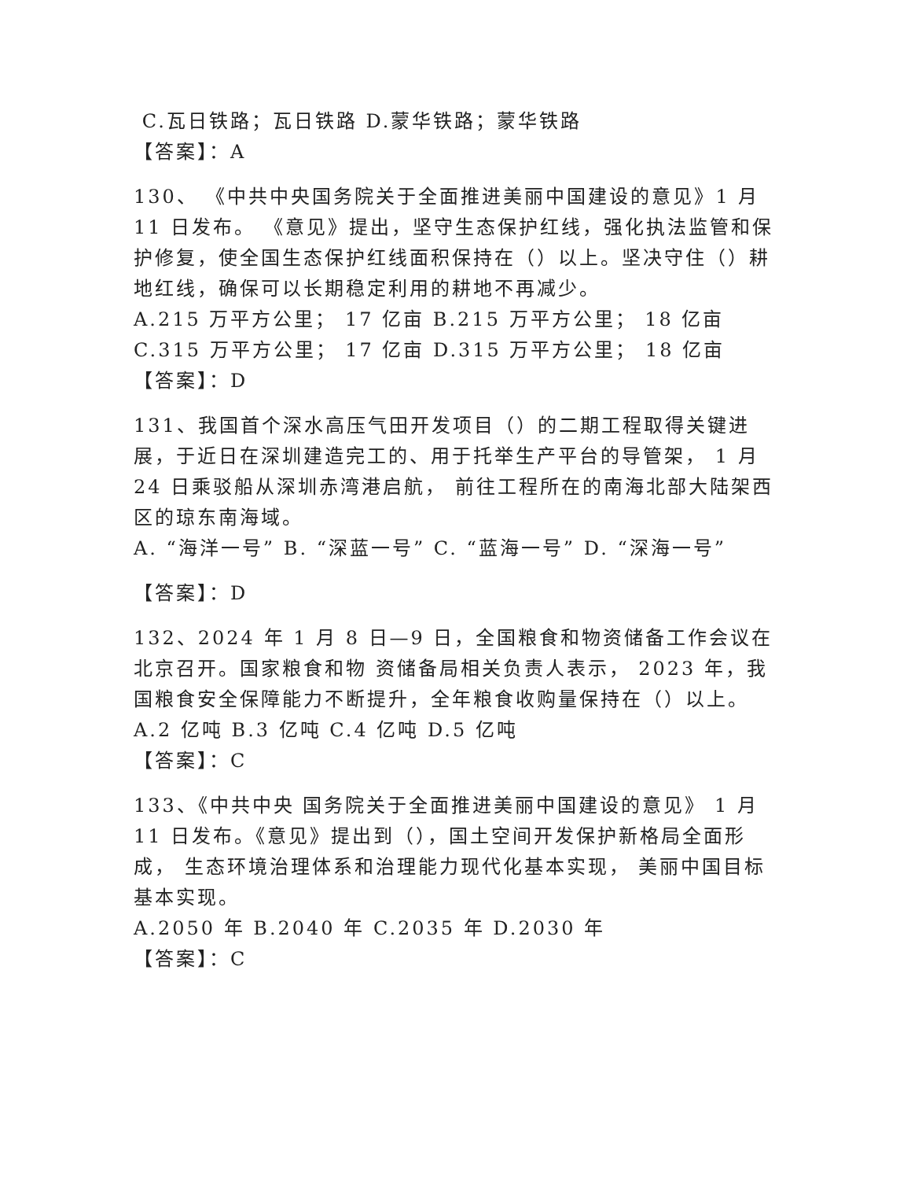C.瓦日铁路；瓦日铁路 D.蒙华铁路；蒙华铁路
【答案】：A
130、 《中共中央国务院关于全面推进美丽中国建设的意见》1 月 11 日发布。 《意见》提出，坚守生态保护红线，强化执法监管和保护修复，使全国生态保护红线面积保持在（）以上。坚决守住（）耕地红线，确保可以长期稳定利用的耕地不再减少。
A.215 万平方公里； 17 亿亩 B.215 万平方公里； 18 亿亩 C.315 万平方公里； 17 亿亩 D.315 万平方公里； 18 亿亩
【答案】：D
131、我国首个深水高压气田开发项目（）的二期工程取得关键进展，于近日在深圳建造完工的、用于托举生产平台的导管架， 1 月 24 日乘驳船从深圳赤湾港启航， 前往工程所在的南海北部大陆架西区的琼东南海域。
A. “海洋一号” B. “深蓝一号” C. “蓝海一号” D. “深海一号”
【答案】：D
132、2024 年 1 月 8 日—9 日，全国粮食和物资储备工作会议在北京召开。国家粮食和物 资储备局相关负责人表示， 2023 年，我国粮食安全保障能力不断提升，全年粮食收购量保持在（）以上。
A.2 亿吨 B.3 亿吨 C.4 亿吨 D.5 亿吨
【答案】：C
133、《中共中央 国务院关于全面推进美丽中国建设的意见》 1 月 11 日发布。《意见》提出到（），国土空间开发保护新格局全面形成， 生态环境治理体系和治理能力现代化基本实现， 美丽中国目标基本实现。
A.2050 年 B.2040 年 C.2035 年 D.2030 年
【答案】：C